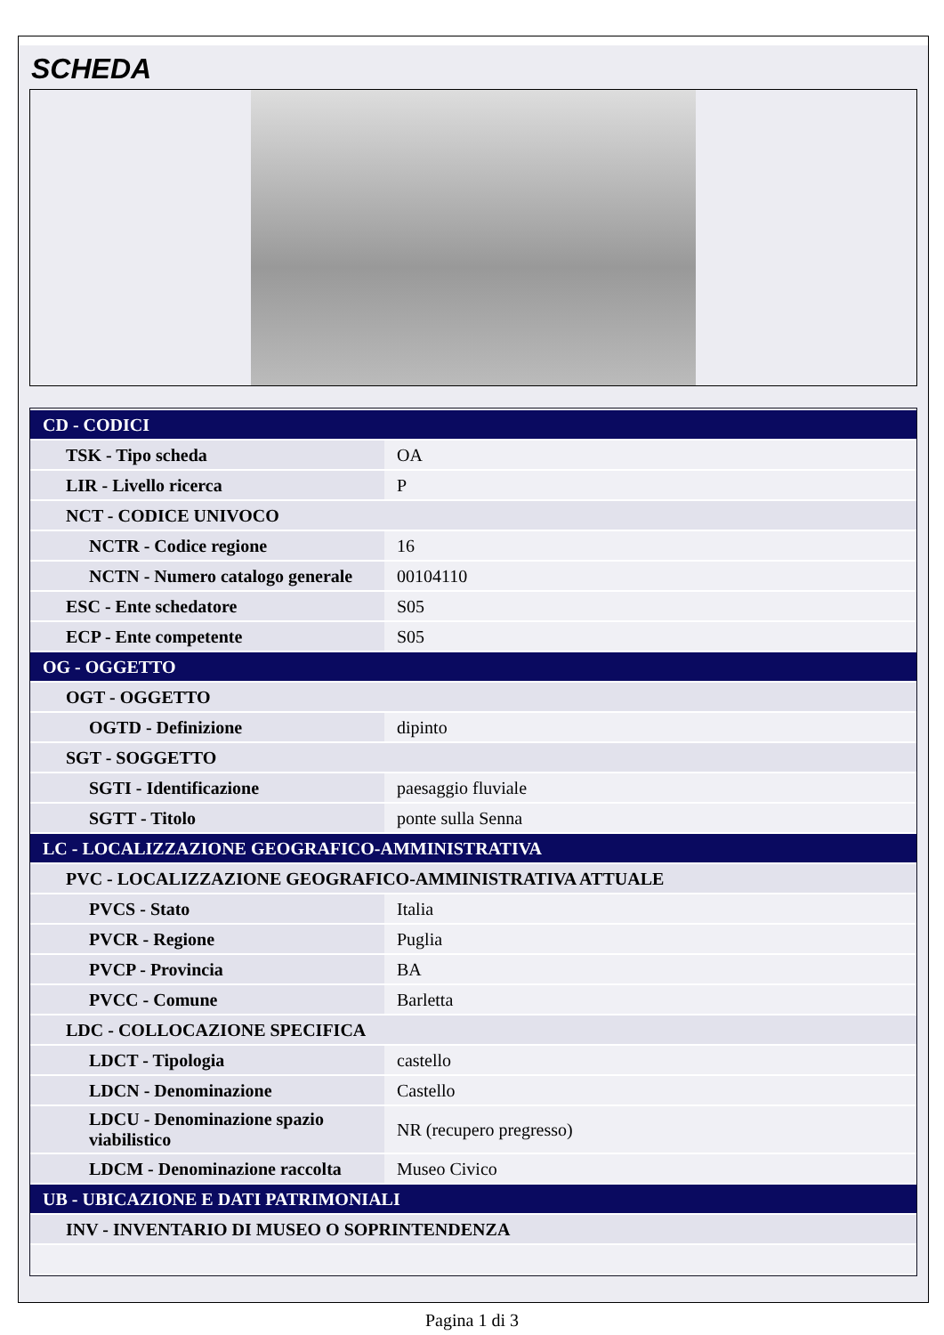SCHEDA
| CD - CODICI | |
| TSK - Tipo scheda | OA |
| LIR - Livello ricerca | P |
| NCT - CODICE UNIVOCO | |
| NCTR - Codice regione | 16 |
| NCTN - Numero catalogo generale | 00104110 |
| ESC - Ente schedatore | S05 |
| ECP - Ente competente | S05 |
| OG - OGGETTO | |
| OGT - OGGETTO | |
| OGTD - Definizione | dipinto |
| SGT - SOGGETTO | |
| SGTI - Identificazione | paesaggio fluviale |
| SGTT - Titolo | ponte sulla Senna |
| LC - LOCALIZZAZIONE GEOGRAFICO-AMMINISTRATIVA | |
| PVC - LOCALIZZAZIONE GEOGRAFICO-AMMINISTRATIVA ATTUALE | |
| PVCS - Stato | Italia |
| PVCR - Regione | Puglia |
| PVCP - Provincia | BA |
| PVCC - Comune | Barletta |
| LDC - COLLOCAZIONE SPECIFICA | |
| LDCT - Tipologia | castello |
| LDCN - Denominazione | Castello |
| LDCU - Denominazione spazio viabilistico | NR (recupero pregresso) |
| LDCM - Denominazione raccolta | Museo Civico |
| UB - UBICAZIONE E DATI PATRIMONIALI | |
| INV - INVENTARIO DI MUSEO O SOPRINTENDENZA | |
Pagina 1 di 3